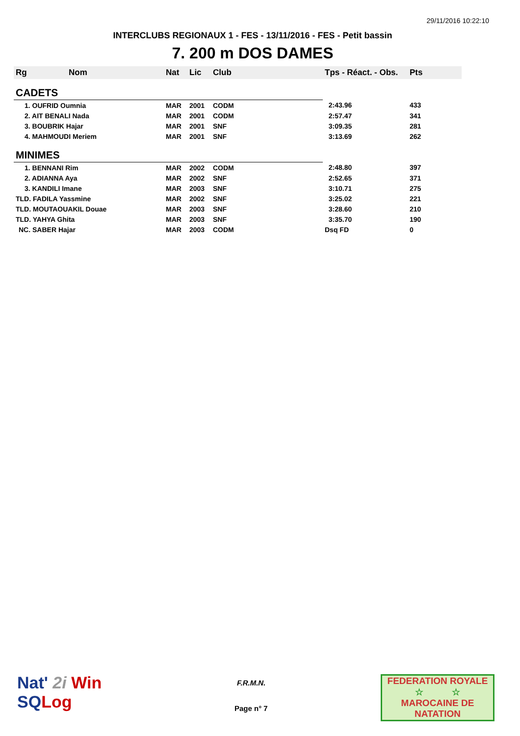29/11/2016 10:22:10
INTERCLUBS REGIONAUX 1 - FES - 13/11/2016 - FES - Petit bassin
7. 200 m DOS DAMES
| Rg | Nom | Nat | Lic | Club | Tps - Réact. - Obs. | Pts |
| --- | --- | --- | --- | --- | --- | --- |
| CADETS | | | | | | |
| 1. OUFRID Oumnia | | MAR | 2001 | CODM | 2:43.96 | 433 |
| 2. AIT BENALI Nada | | MAR | 2001 | CODM | 2:57.47 | 341 |
| 3. BOUBRIK Hajar | | MAR | 2001 | SNF | 3:09.35 | 281 |
| 4. MAHMOUDI Meriem | | MAR | 2001 | SNF | 3:13.69 | 262 |
| MINIMES | | | | | | |
| 1. BENNANI Rim | | MAR | 2002 | CODM | 2:48.80 | 397 |
| 2. ADIANNA Aya | | MAR | 2002 | SNF | 2:52.65 | 371 |
| 3. KANDILI Imane | | MAR | 2003 | SNF | 3:10.71 | 275 |
| TLD. FADILA Yassmine | | MAR | 2002 | SNF | 3:25.02 | 221 |
| TLD. MOUTAOUAKIL Douae | | MAR | 2003 | SNF | 3:28.60 | 210 |
| TLD. YAHYA Ghita | | MAR | 2003 | SNF | 3:35.70 | 190 |
| NC. SABER Hajar | | MAR | 2003 | CODM | Dsq FD | 0 |
Nat' 2i Win
SQ Log
F.R.M.N.
Page n° 7
FEDERATION ROYALE
☆ ☆
MAROCAINE DE NATATION